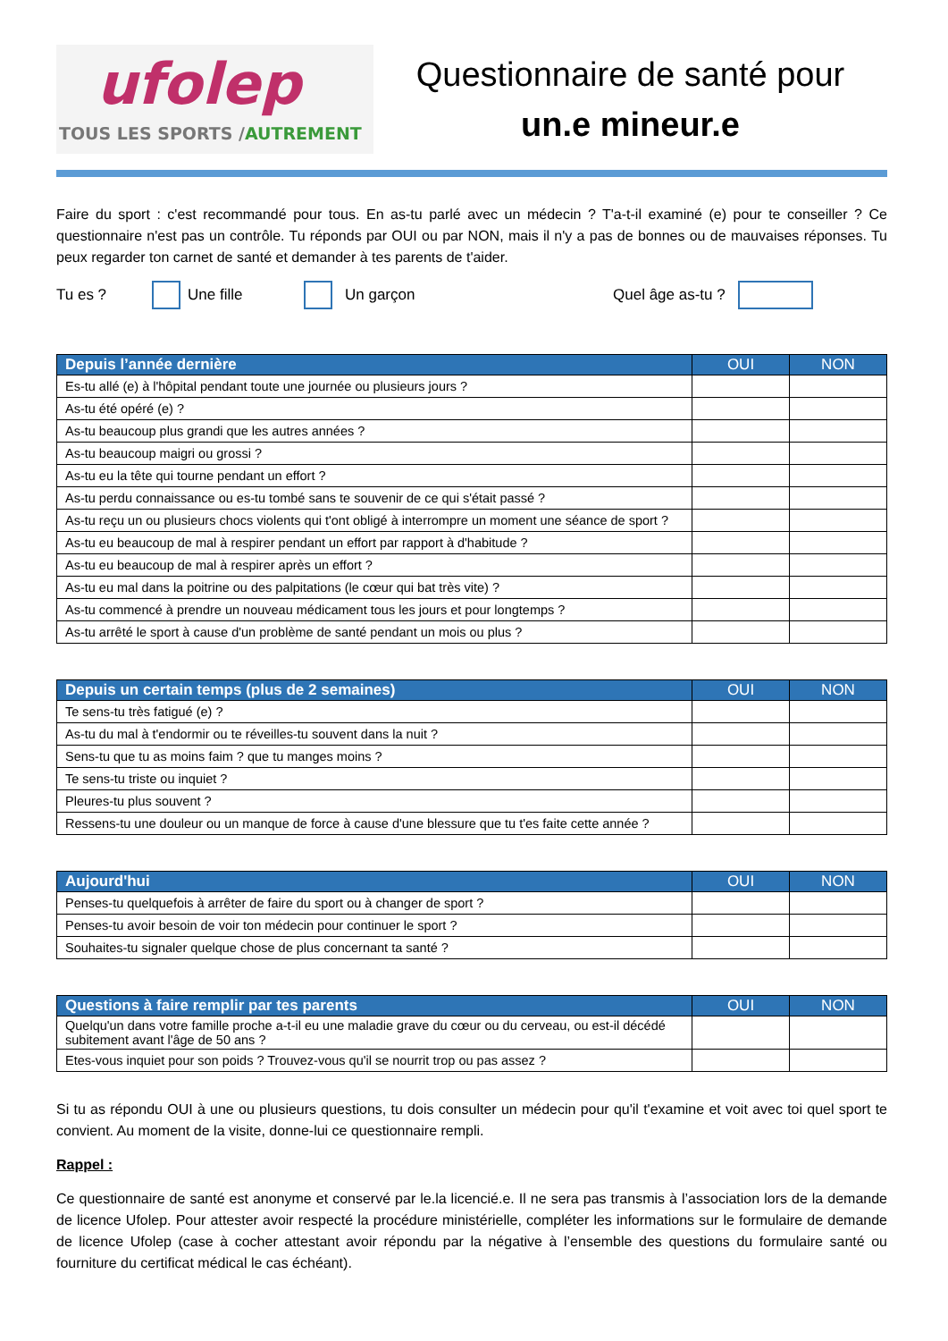ufolep
TOUS LES SPORTS /AUTREMENT
Questionnaire de santé pour
un.e mineur.e
Faire du sport : c'est recommandé pour tous. En as-tu parlé avec un médecin ? T'a-t-il examiné (e) pour te conseiller ? Ce questionnaire n'est pas un contrôle. Tu réponds par OUI ou par NON, mais il n'y a pas de bonnes ou de mauvaises réponses. Tu peux regarder ton carnet de santé et demander à tes parents de t'aider.
Tu es ? Une fille Un garçon Quel âge as-tu ?
| Depuis l’année dernière | OUI | NON |
| --- | --- | --- |
| Es-tu allé (e) à l'hôpital pendant toute une journée ou plusieurs jours ? | | |
| As-tu été opéré (e) ? | | |
| As-tu beaucoup plus grandi que les autres années ? | | |
| As-tu beaucoup maigri ou grossi ? | | |
| As-tu eu la tête qui tourne pendant un effort ? | | |
| As-tu perdu connaissance ou es-tu tombé sans te souvenir de ce qui s'était passé ? | | |
| As-tu reçu un ou plusieurs chocs violents qui t'ont obligé à interrompre un moment une séance de sport ? | | |
| As-tu eu beaucoup de mal à respirer pendant un effort par rapport à d'habitude ? | | |
| As-tu eu beaucoup de mal à respirer après un effort ? | | |
| As-tu eu mal dans la poitrine ou des palpitations (le cœur qui bat très vite) ? | | |
| As-tu commencé à prendre un nouveau médicament tous les jours et pour longtemps ? | | |
| As-tu arrêté le sport à cause d'un problème de santé pendant un mois ou plus ? | | |
| Depuis un certain temps (plus de 2 semaines) | OUI | NON |
| --- | --- | --- |
| Te sens-tu très fatigué (e) ? | | |
| As-tu du mal à t'endormir ou te réveilles-tu souvent dans la nuit ? | | |
| Sens-tu que tu as moins faim ? que tu manges moins ? | | |
| Te sens-tu triste ou inquiet ? | | |
| Pleures-tu plus souvent ? | | |
| Ressens-tu une douleur ou un manque de force à cause d'une blessure que tu t'es faite cette année ? | | |
| Aujourd'hui | OUI | NON |
| --- | --- | --- |
| Penses-tu quelquefois à arrêter de faire du sport ou à changer de sport ? | | |
| Penses-tu avoir besoin de voir ton médecin pour continuer le sport ? | | |
| Souhaites-tu signaler quelque chose de plus concernant ta santé ? | | |
| Questions à faire remplir par tes parents | OUI | NON |
| --- | --- | --- |
| Quelqu'un dans votre famille proche a-t-il eu une maladie grave du cœur ou du cerveau, ou est-il décédé subitement avant l'âge de 50 ans ? | | |
| Etes-vous inquiet pour son poids ? Trouvez-vous qu'il se nourrit trop ou pas assez ? | | |
Si tu as répondu OUI à une ou plusieurs questions, tu dois consulter un médecin pour qu'il t'examine et voit avec toi quel sport te convient. Au moment de la visite, donne-lui ce questionnaire rempli.
Rappel :
Ce questionnaire de santé est anonyme et conservé par le.la licencié.e. Il ne sera pas transmis à l’association lors de la demande de licence Ufolep. Pour attester avoir respecté la procédure ministérielle, compléter les informations sur le formulaire de demande de licence Ufolep (case à cocher attestant avoir répondu par la négative à l’ensemble des questions du formulaire santé ou fourniture du certificat médical le cas échéant).